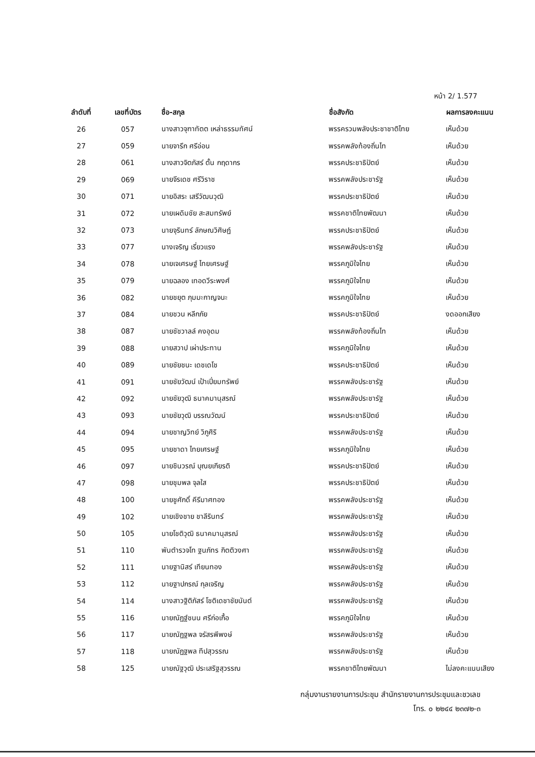หน้า 2/ 1.577
| ลำดับที่ | เลขที่บัตร | ชื่อ-สกุล | ชื่อสังกัด | ผลการลงคะแนน |
| --- | --- | --- | --- | --- |
| 26 | 057 | นางสาวจุฑาทัตต เหล่าธรรมทัศน์ | พรรครวมพลังประชาชาติไทย | เห็นด้วย |
| 27 | 059 | นายจารึก ศรีอ่อน | พรรคพลังท้องถิ่นไท | เห็นด้วย |
| 28 | 061 | นางสาวจิตภัสร์ ตั้น กฤดากร | พรรคประชาธิปัตย์ | เห็นด้วย |
| 29 | 069 | นายจีรเดช ศรีวิราช | พรรคพลังประชารัฐ | เห็นด้วย |
| 30 | 071 | นายอิสระ เสรีวัฒนวุฒิ | พรรคประชาธิปัตย์ | เห็นด้วย |
| 31 | 072 | นายเผดิมชัย สะสมทรัพย์ | พรรคชาติไทยพัฒนา | เห็นด้วย |
| 32 | 073 | นายจุรินทร์ ลักษณวิศิษฏ์ | พรรคประชาธิปัตย์ | เห็นด้วย |
| 33 | 077 | นางเจริญ เรี่ยวแรง | พรรคพลังประชารัฐ | เห็นด้วย |
| 34 | 078 | นายเจเศรษฐ์ ไทยเศรษฐ์ | พรรคภูมิใจไทย | เห็นด้วย |
| 35 | 079 | นายฉลอง เทอดวีระพงศ์ | พรรคภูมิใจไทย | เห็นด้วย |
| 36 | 082 | นายชยุต ภุมมะกาญจนะ | พรรคภูมิใจไทย | เห็นด้วย |
| 37 | 084 | นายชวน หลีกภัย | พรรคประชาธิปัตย์ | งดออกเสียง |
| 38 | 087 | นายชัชวาลล์ คงอุดม | พรรคพลังท้องถิ่นไท | เห็นด้วย |
| 39 | 088 | นายสวาป เผ่าประทาน | พรรคภูมิใจไทย | เห็นด้วย |
| 40 | 089 | นายชัยชนะ เดชเดโช | พรรคประชาธิปัตย์ | เห็นด้วย |
| 41 | 091 | นายชัยวัฒน์ เป้าเปี่ยมทรัพย์ | พรรคพลังประชารัฐ | เห็นด้วย |
| 42 | 092 | นายชัยวุฒิ ธนาคมานุสรณ์ | พรรคพลังประชารัฐ | เห็นด้วย |
| 43 | 093 | นายชัยวุฒิ บรรณวัฒน์ | พรรคประชาธิปัตย์ | เห็นด้วย |
| 44 | 094 | นายชาญวิทย์ วิภูศิริ | พรรคพลังประชารัฐ | เห็นด้วย |
| 45 | 095 | นายชาดา ไทยเศรษฐ์ | พรรคภูมิใจไทย | เห็นด้วย |
| 46 | 097 | นายชินวรณ์ บุณยเกียรติ | พรรคประชาธิปัตย์ | เห็นด้วย |
| 47 | 098 | นายชุมพล จุลใส | พรรคประชาธิปัตย์ | เห็นด้วย |
| 48 | 100 | นายชูศักดิ์ คีรีมาศทอง | พรรคพลังประชารัฐ | เห็นด้วย |
| 49 | 102 | นายเชิงชาย ชาลีรินทร์ | พรรคพลังประชารัฐ | เห็นด้วย |
| 50 | 105 | นายโชติวุฒิ ธนาคมานุสรณ์ | พรรคพลังประชารัฐ | เห็นด้วย |
| 51 | 110 | พันตำรวจโท ฐนภัทร กิตติวงศา | พรรคพลังประชารัฐ | เห็นด้วย |
| 52 | 111 | นายฐานิสร์ เทียนทอง | พรรคพลังประชารัฐ | เห็นด้วย |
| 53 | 112 | นายฐาปกรณ์ กุลเจริญ | พรรคพลังประชารัฐ | เห็นด้วย |
| 54 | 114 | นางสาวฐิติภัสร์ โชติเดชาชัยนันต์ | พรรคพลังประชารัฐ | เห็นด้วย |
| 55 | 116 | นายณัฏฐ์ชนน ศรีก่อเกื้อ | พรรคภูมิใจไทย | เห็นด้วย |
| 56 | 117 | นายณัฏฐพล จรัสรพีพงษ์ | พรรคพลังประชารัฐ | เห็นด้วย |
| 57 | 118 | นายณัฏฐพล ทีปสุวรรณ | พรรคพลังประชารัฐ | เห็นด้วย |
| 58 | 125 | นายณัฐวุฒิ ประเสริฐสุวรรณ | พรรคชาติไทยพัฒนา | ไม่ลงคะแนนเสียง |
กลุ่มงานรายงานการประชุม สำนักรายงานการประชุมและชวเลข
โทร. ๐ ๒๒๔๔ ๒๓๗๒-๓